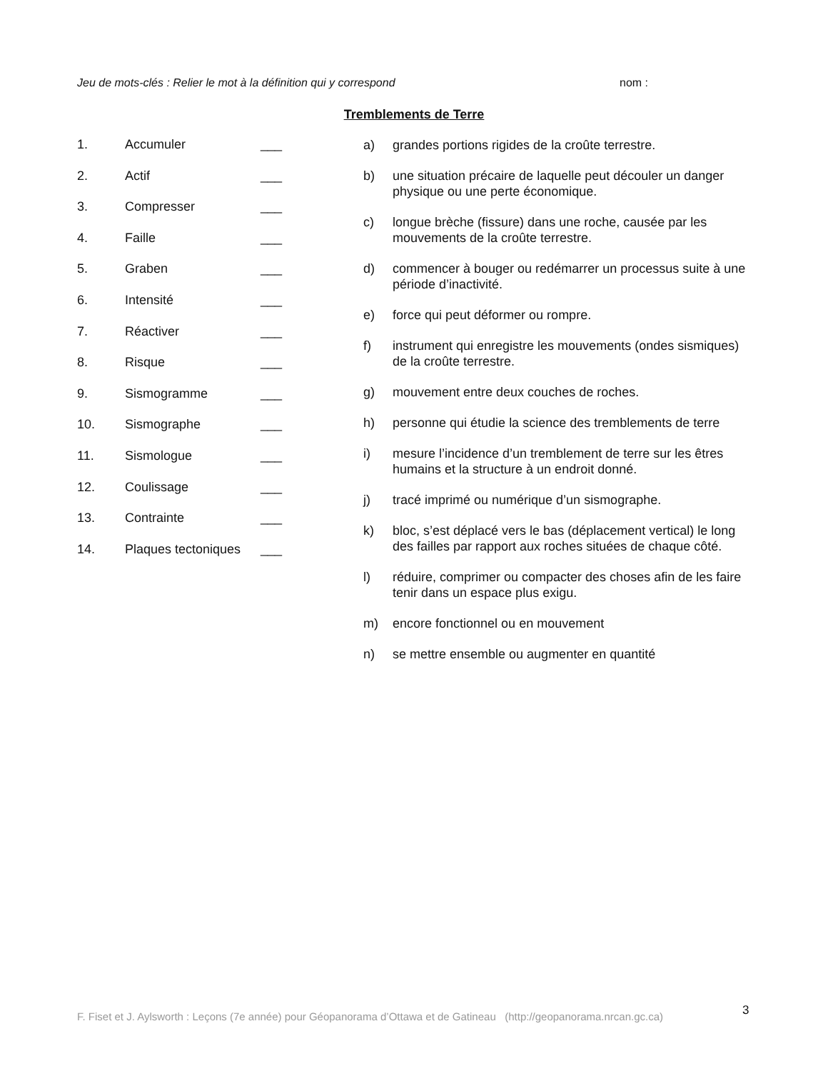Jeu de mots-clés : Relier le mot à la définition qui y correspond nom :
Tremblements de Terre
1. Accumuler ___
2. Actif ___
3. Compresser ___
4. Faille ___
5. Graben ___
6. Intensité ___
7. Réactiver ___
8. Risque ___
9. Sismogramme ___
10. Sismographe ___
11. Sismologue ___
12. Coulissage ___
13. Contrainte ___
14. Plaques tectoniques ___
a) grandes portions rigides de la croûte terrestre.
b) une situation précaire de laquelle peut découler un danger physique ou une perte économique.
c) longue brèche (fissure) dans une roche, causée par les mouvements de la croûte terrestre.
d) commencer à bouger ou redémarrer un processus suite à une période d’inactivité.
e) force qui peut déformer ou rompre.
f) instrument qui enregistre les mouvements (ondes sismiques) de la croûte terrestre.
g) mouvement entre deux couches de roches.
h) personne qui étudie la science des tremblements de terre
i) mesure l’incidence d’un tremblement de terre sur les êtres humains et la structure à un endroit donné.
j) tracé imprimé ou numérique d’un sismographe.
k) bloc, s’est déplacé vers le bas (déplacement vertical) le long des failles par rapport aux roches situées de chaque côté.
l) réduire, comprimer ou compacter des choses afin de les faire tenir dans un espace plus exigu.
m) encore fonctionnel ou en mouvement
n) se mettre ensemble ou augmenter en quantité
F. Fiset et J. Aylsworth : Leçons (7e année) pour Géopanorama d’Ottawa et de Gatineau (http://geopanorama.nrcan.gc.ca)
3